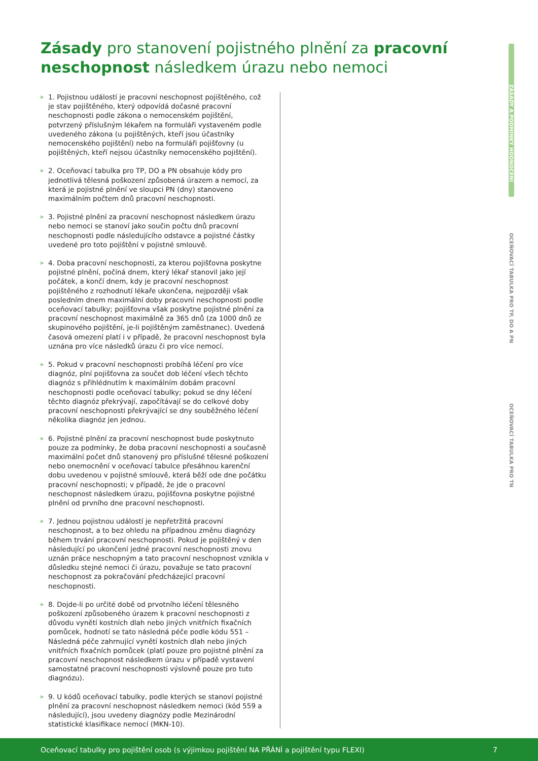Zásady pro stanovení pojistného plnění za pracovní neschopnost následkem úrazu nebo nemoci
▶ 1. Pojistnou událostí je pracovní neschopnost pojištěného, což je stav pojištěného, který odpovídá dočasné pracovní neschopnosti podle zákona o nemocenském pojištění, potvrzený příslušným lékařem na formuláři vystaveném podle uvedeného zákona (u pojištěných, kteří jsou účastníky nemocenského pojištění) nebo na formuláři pojišťovny (u pojištěných, kteří nejsou účastníky nemocenského pojištění).
▶ 2. Oceňovací tabulka pro TP, DO a PN obsahuje kódy pro jednotlivá tělesná poškození způsobená úrazem a nemocí, za která je pojistné plnění ve sloupci PN (dny) stanoveno maximálním počtem dnů pracovní neschopnosti.
▶ 3. Pojistné plnění za pracovní neschopnost následkem úrazu nebo nemoci se stanoví jako součin počtu dnů pracovní neschopnosti podle následujícího odstavce a pojistné částky uvedené pro toto pojištění v pojistné smlouvě.
▶ 4. Doba pracovní neschopnosti, za kterou pojišťovna poskytne pojistné plnění, počíná dnem, který lékař stanovil jako její počátek, a končí dnem, kdy je pracovní neschopnost pojištěného z rozhodnutí lékaře ukončena, nejpozději však posledním dnem maximální doby pracovní neschopnosti podle oceňovací tabulky; pojišťovna však poskytne pojistné plnění za pracovní neschopnost maximálně za 365 dnů (za 1000 dnů ze skupinového pojištění, je-li pojištěným zaměstnanec). Uvedená časová omezení platí i v případě, že pracovní neschopnost byla uznána pro více následků úrazu či pro více nemocí.
▶ 5. Pokud v pracovní neschopnosti probíhá léčení pro více diagnóz, plní pojišťovna za součet dob léčení všech těchto diagnóz s přihlédnutím k maximálním dobám pracovní neschopnosti podle oceňovací tabulky; pokud se dny léčení těchto diagnóz překrývají, započítávají se do celkové doby pracovní neschopnosti překrývající se dny souběžného léčení několika diagnóz jen jednou.
▶ 6. Pojistné plnění za pracovní neschopnost bude poskytnuto pouze za podmínky, že doba pracovní neschopnosti a současně maximální počet dnů stanovený pro příslušné tělesné poškození nebo onemocnění v oceňovací tabulce přesáhnou karenční dobu uvedenou v pojistné smlouvě, která běží ode dne počátku pracovní neschopnosti; v případě, že jde o pracovní neschopnost následkem úrazu, pojišťovna poskytne pojistné plnění od prvního dne pracovní neschopnosti.
▶ 7. Jednou pojistnou událostí je nepřetržitá pracovní neschopnost, a to bez ohledu na případnou změnu diagnózy během trvání pracovní neschopnosti. Pokud je pojištěný v den následující po ukončení jedné pracovní neschopnosti znovu uznán práce neschopným a tato pracovní neschopnost vznikla v důsledku stejné nemoci či úrazu, považuje se tato pracovní neschopnost za pokračování předcházející pracovní neschopnosti.
▶ 8. Dojde-li po určité době od prvotního léčení tělesného poškození způsobeného úrazem k pracovní neschopnosti z důvodu vynětí kostních dlah nebo jiných vnitřních fixačních pomůcek, hodnotí se tato následná péče podle kódu 551 – Následná péče zahrnující vynětí kostních dlah nebo jiných vnitřních fixačních pomůcek (platí pouze pro pojistné plnění za pracovní neschopnost následkem úrazu v případě vystavení samostatné pracovní neschopnosti výslovně pouze pro tuto diagnózu).
▶ 9. U kódů oceňovací tabulky, podle kterých se stanoví pojistné plnění za pracovní neschopnost následkem nemoci (kód 559 a následující), jsou uvedeny diagnózy podle Mezinárodní statistické klasifikace nemocí (MKN-10).
ZÁSADY A PODMÍNKY HODNOCENÍ
OCEŇOVACÍ TABULKA PRO TP, DO A PN
OCEŇOVACÍ TABULKA PRO TN
Oceňovací tabulky pro pojištění osob (s výjimkou pojištění NA PŘÁNÍ a pojištění typu FLEXI) 7